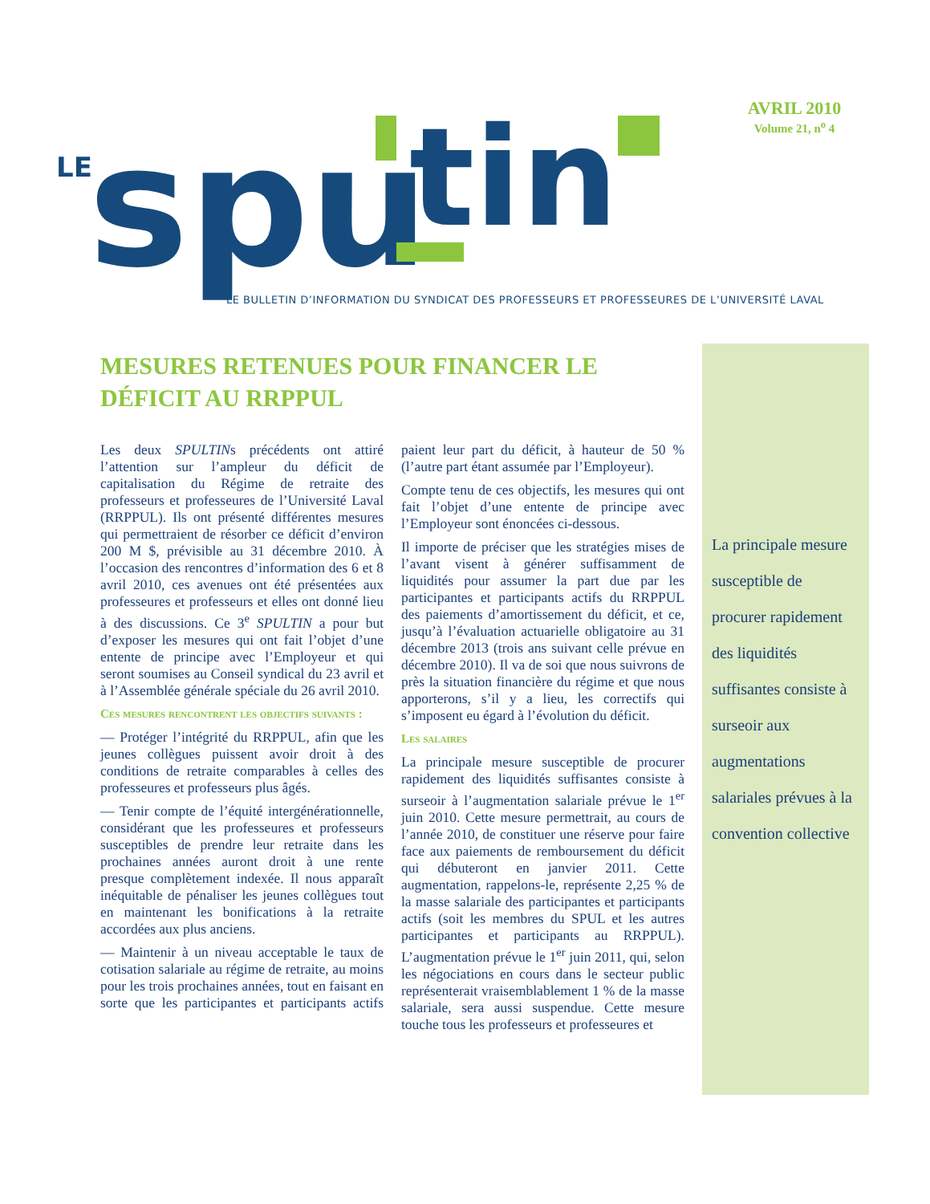LE
spu
tin
AVRIL 2010
Volume 21, n<sup>o</sup> 4
LE BULLETIN D’INFORMATION DU SYNDICAT DES PROFESSEURS ET PROFESSEURES DE L’UNIVERSITÉ LAVAL
MESURES RETENUES POUR FINANCER LE DÉFICIT AU RRPPUL
Les deux SPULTINs précédents ont attiré l’attention sur l’ampleur du déficit de capitalisation du Régime de retraite des professeurs et professeures de l’Université Laval (RRPPUL). Ils ont présenté différentes mesures qui permettraient de résorber ce déficit d’environ 200 M $, prévisible au 31 décembre 2010. À l’occasion des rencontres d’information des 6 et 8 avril 2010, ces avenues ont été présentées aux professeures et professeurs et elles ont donné lieu à des discussions. Ce 3<sup>e</sup> SPULTIN a pour but d’exposer les mesures qui ont fait l’objet d’une entente de principe avec l’Employeur et qui seront soumises au Conseil syndical du 23 avril et à l’Assemblée générale spéciale du 26 avril 2010.
Ces mesures rencontrent les objectifs suivants :
— Protéger l’intégrité du RRPPUL, afin que les jeunes collègues puissent avoir droit à des conditions de retraite comparables à celles des professeures et professeurs plus âgés.
— Tenir compte de l’équité intergénérationnelle, considérant que les professeures et professeurs susceptibles de prendre leur retraite dans les prochaines années auront droit à une rente presque complètement indexée. Il nous apparaît inéquitable de pénaliser les jeunes collègues tout en maintenant les bonifications à la retraite accordées aux plus anciens.
— Maintenir à un niveau acceptable le taux de cotisation salariale au régime de retraite, au moins pour les trois prochaines années, tout en faisant en sorte que les participantes et participants actifs paient leur part du déficit, à hauteur de 50 % (l’autre part étant assumée par l’Employeur).
Compte tenu de ces objectifs, les mesures qui ont fait l’objet d’une entente de principe avec l’Employeur sont énoncées ci-dessous.
Il importe de préciser que les stratégies mises de l’avant visent à générer suffisamment de liquidités pour assumer la part due par les participantes et participants actifs du RRPPUL des paiements d’amortissement du déficit, et ce, jusqu’à l’évaluation actuarielle obligatoire au 31 décembre 2013 (trois ans suivant celle prévue en décembre 2010). Il va de soi que nous suivrons de près la situation financière du régime et que nous apporterons, s’il y a lieu, les correctifs qui s’imposent eu égard à l’évolution du déficit.
Les salaires
La principale mesure susceptible de procurer rapidement des liquidités suffisantes consiste à surseoir à l’augmentation salariale prévue le 1<sup>er</sup> juin 2010. Cette mesure permettrait, au cours de l’année 2010, de constituer une réserve pour faire face aux paiements de remboursement du déficit qui débuteront en janvier 2011. Cette augmentation, rappelons-le, représente 2,25 % de la masse salariale des participantes et participants actifs (soit les membres du SPUL et les autres participantes et participants au RRPPUL). L’augmentation prévue le 1<sup>er</sup> juin 2011, qui, selon les négociations en cours dans le secteur public représenterait vraisemblablement 1 % de la masse salariale, sera aussi suspendue. Cette mesure touche tous les professeurs et professeures et
La principale mesure susceptible de procurer rapidement des liquidités suffisantes consiste à surseoir aux augmentations salariales prévues à la convention collective